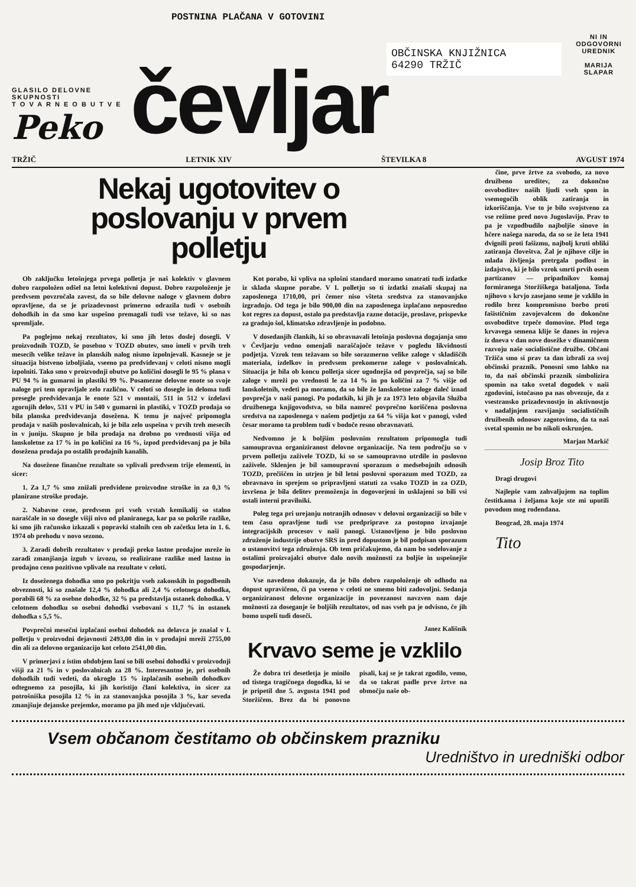POSTNINA PLAČANA V GOTOVINI
GLASILO DELOVNE SKUPNOSTI
T O V A R N E O B U T V E
Peko
čevljar
OBČINSKA KNJIŽNICA
64290 TRŽIČ
NI IN ODGOVORNI
UREDNIK
MARIJA SLAPAR
TRŽIČ LETNIK XIV ŠTEVILKA 8 AVGUST 1974
Nekaj ugotovitev o poslovanju v prvem polletju
Ob zaključku letošnjega prvega polletja je naš kolektiv v glavnem dobro razpoložen odšel na letni kolektivni dopust. Dobro razpoloženje je predvsem povzročala zavest, da so bile delovne naloge v glavnem dobro opravljene, da se je prizadevnost primerno odrazila tudi v osebnih dohodkih in da smo kar uspešno premagali tudi vse težave, ki so nas spremljale.
Pa poglejmo nekaj rezultatov, ki smo jih letos doslej dosegli. V proizvodnih TOZD, še posebno v TOZD obutev, smo imeli v prvih treh mesecih velike težave in planskih nalog nismo izpolnjevali. Kasneje se je situacija bistveno izboljšala, vseeno pa predvidevanj v celoti nismo mogli izpolniti. Tako smo v proizvodnji obutve po količini dosegli le 95 % plana v PU 94 % in gumarni in plastiki 99 %. Posamezne delovne enote so svoje naloge pri tem opravljale zelo različno. V celoti so dosegle in deloma tudi presegle predvidevanja le enote 521 v montaži, 511 in 512 v izdelavi zgornjih delov, 531 v PU in 540 v gumarni in plastiki, v TOZD prodaja so bila planska predvidevanja dosežena. K temu je največ pripomogla prodaja v naših poslovalnicah, ki je bila zelo uspešna v prvih treh mesecih in v juniju. Skupno je bila prodaja na drobno po vrednosti višja od lanskoletne za 17 % in po količini za 16 %, izpod predvidevanj pa je bila dosežena prodaja po ostalih prodajnih kanalih.
Na dosežene finančne rezultate so vplivali predvsem trije elementi, in sicer:
1. Za 1,7 % smo znižali predvidene proizvodne stroške in za 0,3 % planirane stroške prodaje.
2. Nabavne cene, predvsem pri vseh vrstah kemikalij so stalno naraščale in so dosegle višji nivo od planiranega, kar pa so pokrile razlike, ki smo jih računsko izkazali s popravki stalnih cen ob začetku leta in 1. 6. 1974 ob prehodu v novo sezono.
3. Zaradi dobrih rezultatov v prodaji preko lastne prodajne mreže in zaradi zmanjšanja izgub v izvozu, so realizirane razlike med lastno in prodajno ceno pozitivno vplivale na rezultate v celoti.
Iz doseženega dohodka smo po pokritju vseh zakonskih in pogodbenih obveznosti, ki so znašale 12,4 % dohodka ali 2,4 % celotnega dohodka, porabili 68 % za osebne dohodke, 32 % pa predstavlja ostanek dohodka. V celotnem dohodku so osebni dohodki vsebovani s 11,7 % in ostanek dohodka s 5,5 %.
Povprečni mesečni izplačani osebni dohodek na delavca je znašal v I. polletju v proizvodni dejavnosti 2493,00 din in v prodajni mreži 2755,00 din ali za delovno organizacijo kot celoto 2541,00 din.
V primerjavi z istim obdobjem lani so bili osebni dohodki v proizvodnji višji za 21 % in v poslovalnicah za 28 %. Interesantno je, pri osebnih dohodkih tudi vedeti, da okroglo 15 % izplačanih osebnih dohodkov odtegnemo za posojila, ki jih koristijo člani kolektiva, in sicer za potrošniška posojila 12 % in za stanovanjska posojila 3 %, kar seveda zmanjšuje dejanske prejemke, moramo pa jih med nje vključevati.
Kot porabo, ki vpliva na splošni standard moramo smatrati tudi izdatke iz sklada skupne porabe. V I. polletju so ti izdatki znašali skupaj na zaposlenega 1710,00, pri čemer niso všteta sredstva za stanovanjsko izgradnjo. Od tega je bilo 900,00 din na zaposlenega izplačano neposredno kot regres za dopust, ostalo pa predstavlja razne dotacije, proslave, prispevke za gradnjo šol, klimatsko zdravljenje in podobno.
V dosedanjih člankih, ki so obravnavali letošnja poslovna dogajanja smo v Čevljarju vedno omenjali naraščajoče težave v pogledu likvidnosti podjetja. Vzrok tem težavam so bile sorazmerno velike zaloge v skladiščih materiala, izdelkov in predvsem prekomerne zaloge v poslovalnicah. Situacija je bila ob koncu polletja sicer ugodnejša od povprečja, saj so bile zaloge v mreži po vrednosti le za 14 % in po količini za 7 % višje od lanskoletnih, vedeti pa moramo, da so bile že lanskoletne zaloge daleč iznad povprečja v naši panogi. Po podatkih, ki jih je za 1973 leto objavila Služba družbenega knjigovodstva, so bila namreč povprečno koriščena poslovna sredstva na zaposlenega v našem podjetju za 64 % višja kot v panogi, vsled česar moramo ta problem tudi v bodoče resno obravnavati.
Nedvomno je k boljšim poslovnim rezultatom pripomogla tudi samoupravna organiziranost delovne organizacije. Na tem področju so v prvem polletju zaživele TOZD, ki so se samoupravno utrdile in poslovno zaživele. Sklenjen je bil samoupravni sporazum o medsebojnih odnosih TOZD, prečiščen in utrjen je bil letni poslovni sporazum med TOZD, za obravnavo in sprejem so pripravljeni statuti za vsako TOZD in za OZD, izvršena je bila delitev premoženja in dogovorjeni in usklajeni so bili vsi ostali interni pravilniki.
Poleg tega pri urejanju notranjih odnosov v delovni organizaciji so bile v tem času opravljene tudi vse predpriprave za postopno izvajanje integracijskih procesov v naši panogi. Ustanovljeno je bilo poslovno združenje industrije obutve SRS in pred dopustom je bil podpisan sporazum o ustanovitvi tega združenja. Ob tem pričakujemo, da nam bo sodelovanje z ostalimi proizvajalci obutve dalo novih možnosti za boljše in uspešnejše gospodarjenje.
Vse navedeno dokazuje, da je bilo dobro razpoloženje ob odhodu na dopust upravičeno, či pa vseeno v celoti ne smemo biti zadovoljni. Sedanja organiziranost delovne organizacije in povezanost navzven nam daje možnosti za doseganje še boljših rezultatov, od nas vseh pa je odvisno, če jih bomo uspeli tudi doseči.
Janez Kališnik
Krvavo seme je vzklilo
Že dobra tri desetletja je minilo od tistega tragičnega dogodka, ki se je pripetil dne 5. avgusta 1941 pod Storžičem. Brez da bi ponovno pisali, kaj se je takrat zgodilo, vemo, da so takrat padle prve žrtve na območju naše ob-
čine, prve žrtve za svobodo, za novo družbeno ureditev, za dokončno osvoboditev naših ljudi vseh spon in vsemogočih oblik zatiranja in izkoriščanja. Vse to je bilo svojstveno za vse režime pred novo Jugoslavijo. Prav to pa je vzpodbudilo najboljše sinove in hčere našega naroda, da so se že leta 1941 dvignili proti fašizmu, najbolj kruti obliki zatiranja človeštva. Žal je njihove cilje in mlada življenja pretrgala podlost in izdajstvo, ki je bilo vzrok smrti prvih osem partizanov — pripadnikov komaj formiranega Storžiškega bataljona. Toda njihovo s krvjo zasejano seme je vzklilo in rodilo brez kompromisno borbo proti fašističnim zavojevalcem do dokončne osvobodit­ve trpeče domovine. Plod tega krvavega semena klije še danes in rojeva iz dneva v dan nove dosežke v dinamičnem razvoju naše socialistične družbe. Občani Tržiča smo si prav ta dan izbrali za svoj občinski praznik. Ponosni smo lahko na to, da naš občinski praznik simbolizira spomin na tako svetal dogodek v naši zgodovini, istočasno pa nas obvezuje, da z vsestransko prizadevnostjo in aktivnostjo v nadaljnjem razvijanju socialističnih družbenih odnosov zagotovimo, da ta naš svetal spomin ne bo nikoli oskrunjen.
Marjan Markič
Josip Broz Tito
Dragi drugovi
Najlepše vam zahvaljujem na toplim čestitkama i željama koje ste mi uputili povodom mog rođendana.
Beograd, 28. maja 1974
Tito
Vsem občanom čestitamo ob občinskem prazniku
Uredništvo in uredniški odbor